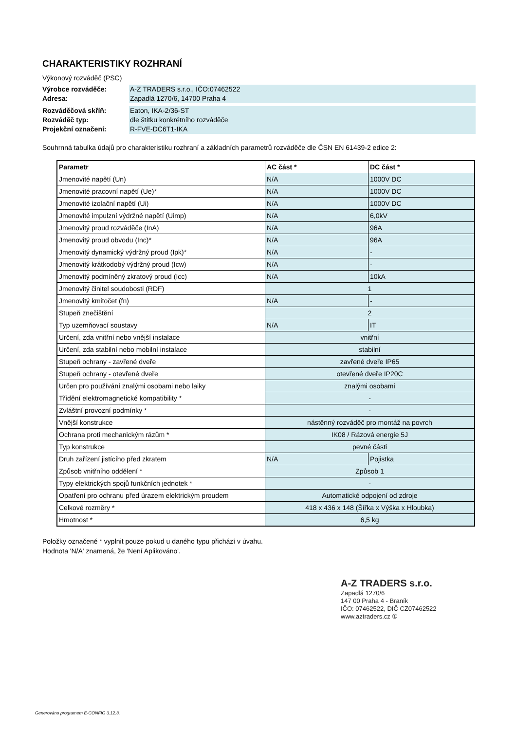CHARAKTERISTIKY ROZHRANÍ
Výkonový rozváděč (PSC)
Výrobce rozváděče:
Adresa:
A-Z TRADERS s.r.o., IČO:07462522
Zapadlá 1270/6, 14700 Praha 4
Rozváděčová skříň:
Rozváděč typ:
Projekční označení:
Eaton, IKA-2/36-ST
dle štítku konkrétního rozváděče
R-FVE-DC6T1-IKA
Souhrnná tabulka údajů pro charakteristiku rozhraní a základních parametrů rozváděče dle ČSN EN 61439-2 edice 2:
| Parametr | AC část * | DC část * |
| --- | --- | --- |
| Jmenovité napětí (Un) | N/A | 1000V DC |
| Jmenovité pracovní napětí (Ue)* | N/A | 1000V DC |
| Jmenovité izolační napětí (Ui) | N/A | 1000V DC |
| Jmenovité impulzní výdržné napětí (Uimp) | N/A | 6,0kV |
| Jmenovitý proud rozváděče (InA) | N/A | 96A |
| Jmenovitý proud obvodu (Inc)* | N/A | 96A |
| Jmenovitý dynamický výdržný proud (Ipk)* | N/A | - |
| Jmenovitý krátkodobý výdržný proud (Icw) | N/A | - |
| Jmenovitý podmíněný zkratový proud (Icc) | N/A | 10kA |
| Jmenovitý činitel soudobosti (RDF) | 1 | |
| Jmenovitý kmitočet (fn) | N/A | - |
| Stupeň znečištění | 2 | |
| Typ uzemňovací soustavy | N/A | IT |
| Určení, zda vnitřní nebo vnější instalace | vnitřní | |
| Určení, zda stabilní nebo mobilní instalace | stabilní | |
| Stupeň ochrany - zavřené dveře | zavřené dveře IP65 | |
| Stupeň ochrany - otevřené dveře | otevřené dveře IP20C | |
| Určen pro používání znalými osobami nebo laiky | znalými osobami | |
| Třídění elektromagnetické kompatibility * | - | |
| Zvláštní provozní podmínky * | - | |
| Vnější konstrukce | nástěnný rozváděč pro montáž na povrch | |
| Ochrana proti mechanickým rázům * | IK08 / Rázová energie 5J | |
| Typ konstrukce | pevné části | |
| Druh zařízení jistícího před zkratem | N/A | Pojistka |
| Způsob vnitřního oddělení * | Způsob 1 | |
| Typy elektrických spojů funkčních jednotek * | - | |
| Opatření pro ochranu před úrazem elektrickým proudem | Automatické odpojení od zdroje | |
| Celkové rozměry * | 418 x 436 x 148 (Šířka x Výška x Hloubka) | |
| Hmotnost * | 6,5 kg | |
Položky označené * vyplnit pouze pokud u daného typu přichází v úvahu.
Hodnota 'N/A' znamená, že 'Není Aplikováno'.
A-Z TRADERS s.r.o.
Zapadlá 1270/6
147 00 Praha 4 - Braník
IČO: 07462522, DIČ CZ07462522
www.aztraders.cz ①
Generováno programem E-CONFIG 3.12.3.